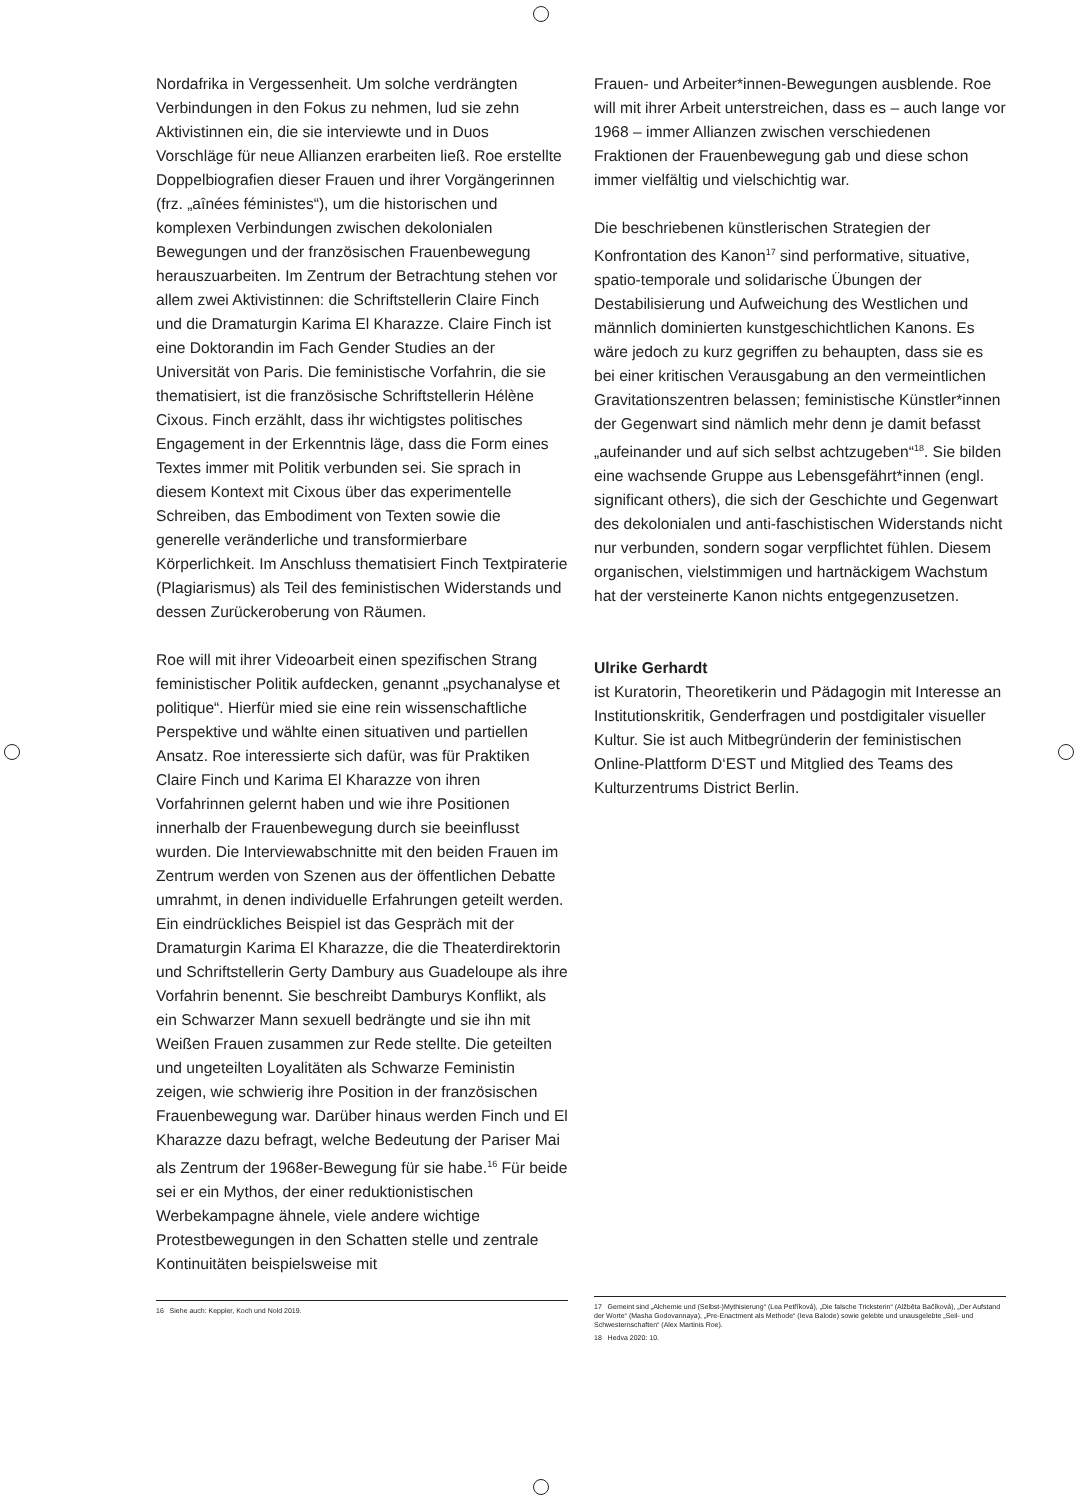Nordafrika in Vergessenheit. Um solche verdrängten Verbindungen in den Fokus zu nehmen, lud sie zehn Aktivistinnen ein, die sie interviewte und in Duos Vorschläge für neue Allianzen erarbeiten ließ. Roe erstellte Doppelbiografien dieser Frauen und ihrer Vorgängerinnen (frz. „aînées féministes“), um die historischen und komplexen Verbindungen zwischen dekolonialen Bewegungen und der französischen Frauenbewegung herauszuarbeiten. Im Zentrum der Betrachtung stehen vor allem zwei Aktivistinnen: die Schriftstellerin Claire Finch und die Dramaturgin Karima El Kharazze. Claire Finch ist eine Doktorandin im Fach Gender Studies an der Universität von Paris. Die feministische Vorfahrin, die sie thematisiert, ist die französische Schriftstellerin Hélène Cixous. Finch erzählt, dass ihr wichtigstes politisches Engagement in der Erkenntnis läge, dass die Form eines Textes immer mit Politik verbunden sei. Sie sprach in diesem Kontext mit Cixous über das experimentelle Schreiben, das Embodiment von Texten sowie die generelle veränderliche und transformierbare Körperlichkeit. Im Anschluss thematisiert Finch Textpiraterie (Plagiarismus) als Teil des feministischen Widerstands und dessen Zurückeroberung von Räumen.
Roe will mit ihrer Videoarbeit einen spezifischen Strang feministischer Politik aufdecken, genannt „psychanalyse et politique“. Hierfür mied sie eine rein wissenschaftliche Perspektive und wählte einen situativen und partiellen Ansatz. Roe interessierte sich dafür, was für Praktiken Claire Finch und Karima El Kharazze von ihren Vorfahrinnen gelernt haben und wie ihre Positionen innerhalb der Frauenbewegung durch sie beeinflusst wurden. Die Interviewabschnitte mit den beiden Frauen im Zentrum werden von Szenen aus der öffentlichen Debatte umrahmt, in denen individuelle Erfahrungen geteilt werden. Ein eindrückliches Beispiel ist das Gespräch mit der Dramaturgin Karima El Kharazze, die die Theaterdirektorin und Schriftstellerin Gerty Dambury aus Guadeloupe als ihre Vorfahrin benennt. Sie beschreibt Damburys Konflikt, als ein Schwarzer Mann sexuell bedrängte und sie ihn mit Weißen Frauen zusammen zur Rede stellte. Die geteilten und ungeteilten Loyalitäten als Schwarze Feministin zeigen, wie schwierig ihre Position in der französischen Frauenbewegung war. Darüber hinaus werden Finch und El Kharazze dazu befragt, welche Bedeutung der Pariser Mai als Zentrum der 1968er-Bewegung für sie habe.<sup>16</sup> Für beide sei er ein Mythos, der einer reduktionistischen Werbekampagne ähnele, viele andere wichtige Protestbewegungen in den Schatten stelle und zentrale Kontinuitäten beispielsweise mit
16 Siehe auch: Keppler, Koch und Nold 2019.
Frauen- und Arbeiter*innen-Bewegungen ausblende. Roe will mit ihrer Arbeit unterstreichen, dass es – auch lange vor 1968 – immer Allianzen zwischen verschiedenen Fraktionen der Frauenbewegung gab und diese schon immer vielfältig und vielschichtig war.
Die beschriebenen künstlerischen Strategien der Konfrontation des Kanon<sup>17</sup> sind performative, situative, spatio-temporale und solidarische Übungen der Destabilisierung und Aufweichung des Westlichen und männlich dominierten kunstgeschichtlichen Kanons. Es wäre jedoch zu kurz gegriffen zu behaupten, dass sie es bei einer kritischen Verausgabung an den vermeintlichen Gravitationszentren belassen; feministische Künstler*innen der Gegenwart sind nämlich mehr denn je damit befasst „aufeinander und auf sich selbst achtzugeben“<sup>18</sup>. Sie bilden eine wachsende Gruppe aus Lebensgefährt*innen (engl. significant others), die sich der Geschichte und Gegenwart des dekolonialen und anti-faschistischen Widerstands nicht nur verbunden, sondern sogar verpflichtet fühlen. Diesem organischen, vielstimmigen und hartnäckigem Wachstum hat der versteinerte Kanon nichts entgegenzusetzen.
Ulrike Gerhardt
ist Kuratorin, Theoretikerin und Pädagogin mit Interesse an Institutionskritik, Genderfragen und postdigitaler visueller Kultur. Sie ist auch Mitbegründerin der feministischen Online-Plattform D‘EST und Mitglied des Teams des Kulturzentrums District Berlin.
17 Gemeint sind „Alchemie und (Selbst-)Mythisierung“ (Lea Petříková), „Die falsche Tricksterin“ (Alžběta Bačíková), „Der Aufstand der Worte“ (Masha Godovannaya), „Pre-Enactment als Methode“ (Ieva Balode) sowie gelebte und unausgelebte „Seil- und Schwesternschaften“ (Alex Martinis Roe).
18 Hedva 2020: 10.